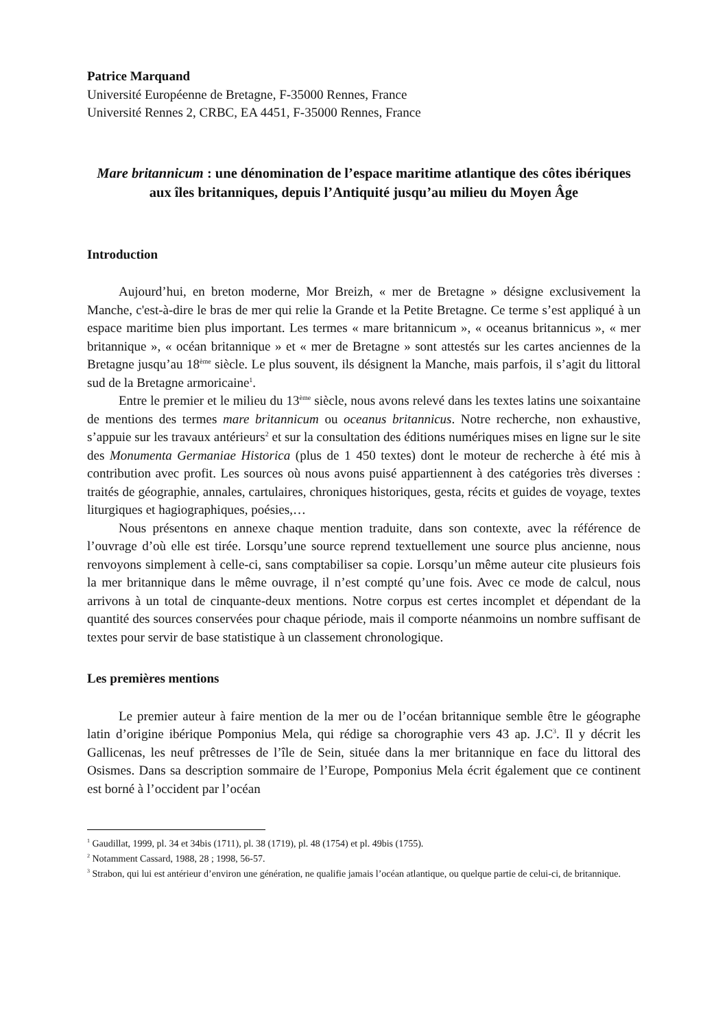Patrice Marquand
Université Européenne de Bretagne, F-35000 Rennes, France
Université Rennes 2, CRBC, EA 4451, F-35000 Rennes, France
Mare britannicum : une dénomination de l’espace maritime atlantique des côtes ibériques aux îles britanniques, depuis l’Antiquité jusqu’au milieu du Moyen Âge
Introduction
Aujourd’hui, en breton moderne, Mor Breizh, « mer de Bretagne » désigne exclusivement la Manche, c'est-à-dire le bras de mer qui relie la Grande et la Petite Bretagne. Ce terme s’est appliqué à un espace maritime bien plus important. Les termes « mare britannicum », « oceanus britannicus », « mer britannique », « océan britannique » et « mer de Bretagne » sont attestés sur les cartes anciennes de la Bretagne jusqu’au 18<sup>ème</sup> siècle. Le plus souvent, ils désignent la Manche, mais parfois, il s’agit du littoral sud de la Bretagne armoricaine<sup>1</sup>.
Entre le premier et le milieu du 13<sup>ème</sup> siècle, nous avons relevé dans les textes latins une soixantaine de mentions des termes mare britannicum ou oceanus britannicus. Notre recherche, non exhaustive, s’appuie sur les travaux antérieurs<sup>2</sup> et sur la consultation des éditions numériques mises en ligne sur le site des Monumenta Germaniae Historica (plus de 1 450 textes) dont le moteur de recherche à été mis à contribution avec profit. Les sources où nous avons puisé appartiennent à des catégories très diverses : traités de géographie, annales, cartulaires, chroniques historiques, gesta, récits et guides de voyage, textes liturgiques et hagiographiques, poésies,…
Nous présentons en annexe chaque mention traduite, dans son contexte, avec la référence de l’ouvrage d’où elle est tirée. Lorsqu’une source reprend textuellement une source plus ancienne, nous renvoyons simplement à celle-ci, sans comptabiliser sa copie. Lorsqu’un même auteur cite plusieurs fois la mer britannique dans le même ouvrage, il n’est compté qu’une fois. Avec ce mode de calcul, nous arrivons à un total de cinquante-deux mentions. Notre corpus est certes incomplet et dépendant de la quantité des sources conservées pour chaque période, mais il comporte néanmoins un nombre suffisant de textes pour servir de base statistique à un classement chronologique.
Les premières mentions
Le premier auteur à faire mention de la mer ou de l’océan britannique semble être le géographe latin d’origine ibérique Pomponius Mela, qui rédige sa chorographie vers 43 ap. J.C<sup>3</sup>. Il y décrit les Gallicenas, les neuf prêtresses de l’île de Sein, située dans la mer britannique en face du littoral des Osismes. Dans sa description sommaire de l’Europe, Pomponius Mela écrit également que ce continent est borné à l’occident par l’océan
<sup>1</sup> Gaudillat, 1999, pl. 34 et 34bis (1711), pl. 38 (1719), pl. 48 (1754) et pl. 49bis (1755).
<sup>2</sup> Notamment Cassard, 1988, 28 ; 1998, 56-57.
<sup>3</sup> Strabon, qui lui est antérieur d’environ une génération, ne qualifie jamais l’océan atlantique, ou quelque partie de celui-ci, de britannique.